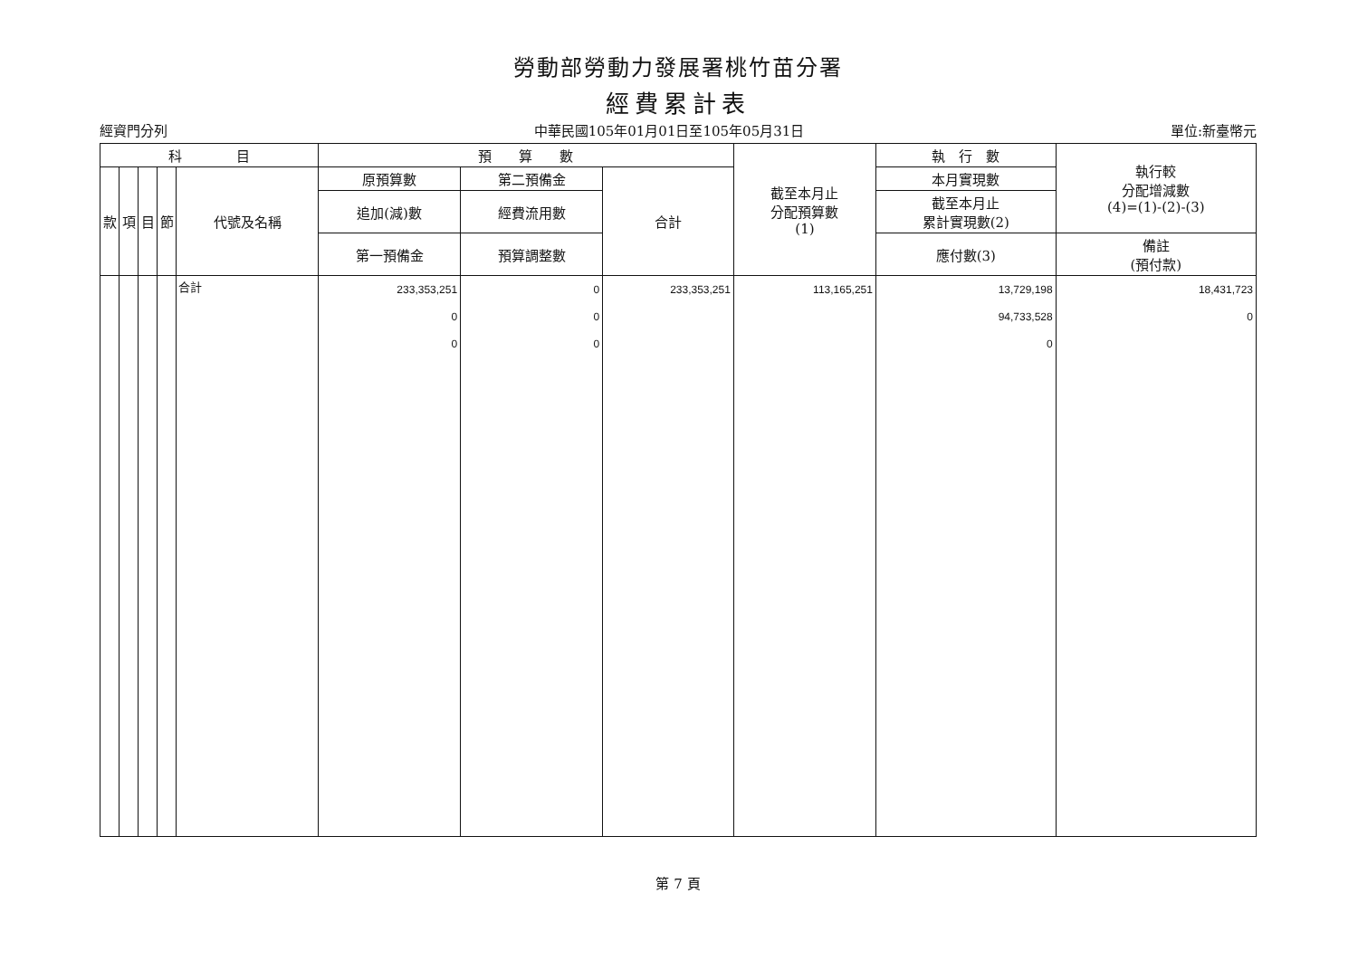勞動部勞動力發展署桃竹苗分署
經費累計表
經資門分列 中華民國105年01月01日至105年05月31日 單位:新臺幣元
| 科 目 | | | | | 預 算 數 | | | 截至本月止 分配預算數 (1) | 執 行 數 | 執行較 分配增減數 (4)=(1)-(2)-(3) |
| --- | --- | --- | --- | --- | --- | --- | --- | --- | --- | --- |
| 款 | 項 | 目 | 節 | 代號及名稱 | 原預算數 | 第二預備金 | 合計 | | 本月實現數 | |
| | | | | | 追加(減)數 | 經費流用數 | | | 截至本月止 累計實現數(2) | |
| | | | | | 第一預備金 | 預算調整數 | | | 應付數(3) | 備註 (預付款) |
| | | | | 合計 | 233,353,251 0 0 | 0 0 0 | 233,353,251 | 113,165,251 | 13,729,198 94,733,528 0 | 18,431,723 0 |
第 7 頁